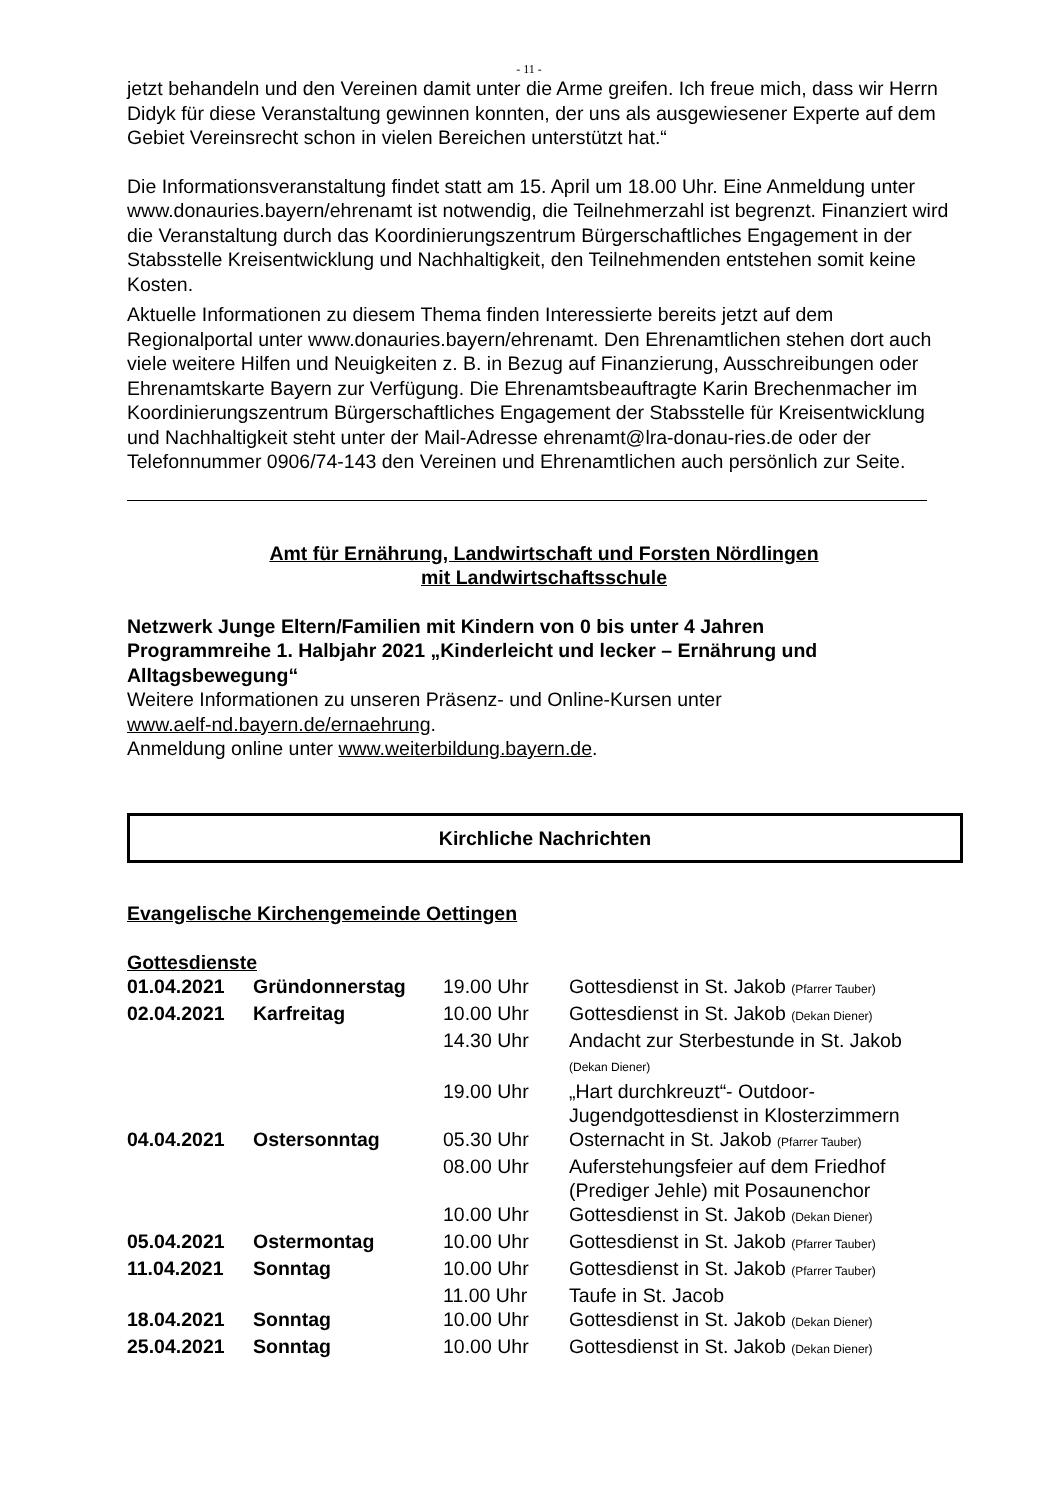- 11 -
jetzt behandeln und den Vereinen damit unter die Arme greifen. Ich freue mich, dass wir Herrn Didyk für diese Veranstaltung gewinnen konnten, der uns als ausgewiesener Experte auf dem Gebiet Vereinsrecht schon in vielen Bereichen unterstützt hat.“
Die Informationsveranstaltung findet statt am 15. April um 18.00 Uhr. Eine Anmeldung unter www.donauries.bayern/ehrenamt ist notwendig, die Teilnehmerzahl ist begrenzt. Finanziert wird die Veranstaltung durch das Koordinierungszentrum Bürgerschaftliches Engagement in der Stabsstelle Kreisentwicklung und Nachhaltigkeit, den Teilnehmenden entstehen somit keine Kosten.
Aktuelle Informationen zu diesem Thema finden Interessierte bereits jetzt auf dem Regionalportal unter www.donauries.bayern/ehrenamt. Den Ehrenamtlichen stehen dort auch viele weitere Hilfen und Neuigkeiten z. B. in Bezug auf Finanzierung, Ausschreibungen oder Ehrenamtskarte Bayern zur Verfügung. Die Ehrenamtsbeauftragte Karin Brechenmacher im Koordinierungszentrum Bürgerschaftliches Engagement der Stabsstelle für Kreisentwicklung und Nachhaltigkeit steht unter der Mail-Adresse ehrenamt@lra-donau-ries.de oder der Telefonnummer 0906/74-143 den Vereinen und Ehrenamtlichen auch persönlich zur Seite.
Amt für Ernährung, Landwirtschaft und Forsten Nördlingen
mit Landwirtschaftsschule
Netzwerk Junge Eltern/Familien mit Kindern von 0 bis unter 4 Jahren
Programmreihe 1. Halbjahr 2021 „Kinderleicht und lecker – Ernährung und Alltagsbewegung“
Weitere Informationen zu unseren Präsenz- und Online-Kursen unter
www.aelf-nd.bayern.de/ernaehrung.
Anmeldung online unter www.weiterbildung.bayern.de.
Kirchliche Nachrichten
Evangelische Kirchengemeinde Oettingen
Gottesdienste
| 01.04.2021 | Gründonnerstag | 19.00 Uhr | Gottesdienst in St. Jakob (Pfarrer Tauber) |
| 02.04.2021 | Karfreitag | 10.00 Uhr | Gottesdienst in St. Jakob (Dekan Diener) |
| | | 14.30 Uhr | Andacht zur Sterbestunde in St. Jakob (Dekan Diener) |
| | | 19.00 Uhr | „Hart durchkreuzt“- Outdoor- Jugendgottesdienst in Klosterzimmern |
| 04.04.2021 | Ostersonntag | 05.30 Uhr | Osternacht in St. Jakob (Pfarrer Tauber) |
| | | 08.00 Uhr | Auferstehungsfeier auf dem Friedhof (Prediger Jehle) mit Posaunenchor |
| | | 10.00 Uhr | Gottesdienst in St. Jakob (Dekan Diener) |
| 05.04.2021 | Ostermontag | 10.00 Uhr | Gottesdienst in St. Jakob (Pfarrer Tauber) |
| 11.04.2021 | Sonntag | 10.00 Uhr | Gottesdienst in St. Jakob (Pfarrer Tauber) |
| | | 11.00 Uhr | Taufe in St. Jacob |
| 18.04.2021 | Sonntag | 10.00 Uhr | Gottesdienst in St. Jakob (Dekan Diener) |
| 25.04.2021 | Sonntag | 10.00 Uhr | Gottesdienst in St. Jakob (Dekan Diener) |